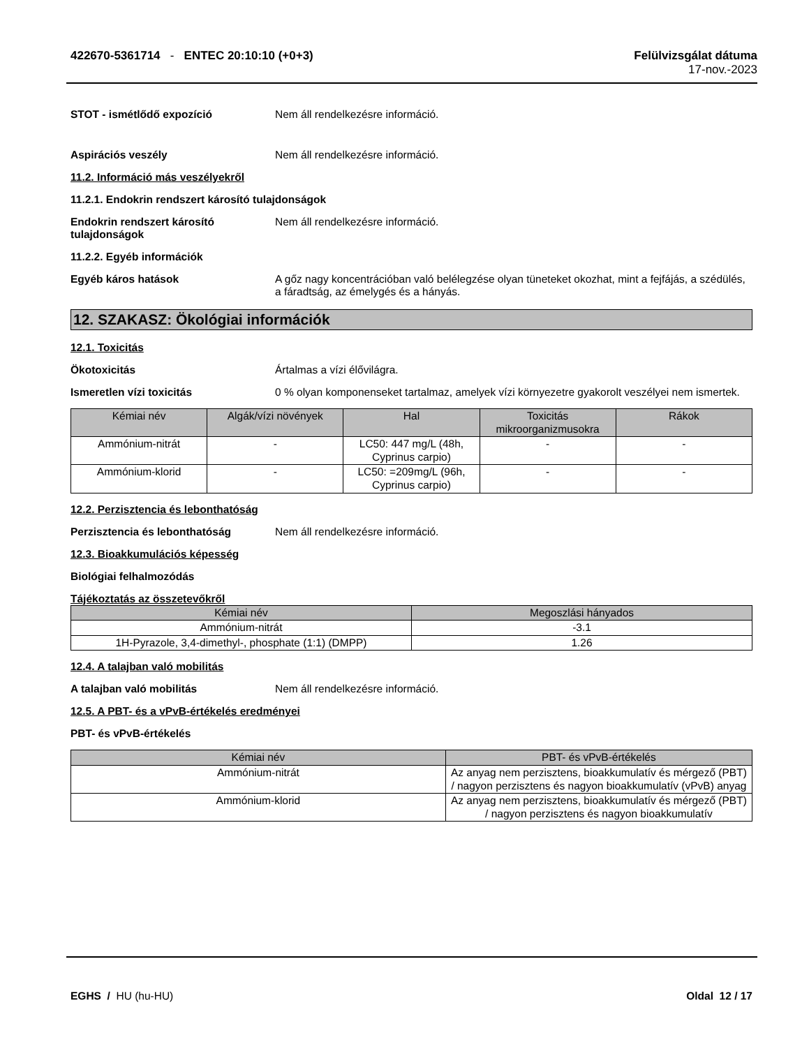422670-5361714 - ENTEC 20:10:10 (+0+3)
Felülvizsgálat dátuma
17-nov.-2023
STOT - ismétlődő expozíció Nem áll rendelkezésre információ.
Aspirációs veszély Nem áll rendelkezésre információ.
11.2. Információ más veszélyekről
11.2.1. Endokrin rendszert károsító tulajdonságok
Endokrin rendszert károsító tulajdonságok
Nem áll rendelkezésre információ.
11.2.2. Egyéb információk
Egyéb káros hatások A gőz nagy koncentrációban való belélegzése olyan tüneteket okozhat, mint a fejfájás, a szédülés, a fáradtság, az émelygés és a hányás.
12. SZAKASZ: Ökológiai információk
12.1. Toxicitás
Ökotoxicitás Ártalmas a vízi élővilágra.
Ismeretlen vízi toxicitás 0 % olyan komponenseket tartalmaz, amelyek vízi környezetre gyakorolt veszélyei nem ismertek.
| Kémiai név | Algák/vízi növények | Hal | Toxicitás mikroorganizmusokra | Rákok |
| --- | --- | --- | --- | --- |
| Ammónium-nitrát | - | LC50: 447 mg/L (48h, Cyprinus carpio) | - | - |
| Ammónium-klorid | - | LC50: =209mg/L (96h, Cyprinus carpio) | - | - |
12.2. Perzisztencia és lebonthatóság
Perzisztencia és lebonthatóság Nem áll rendelkezésre információ.
12.3. Bioakkumulációs képesség
Biológiai felhalmozódás
Tájékoztatás az összetevőkről
| Kémiai név | Megoszlási hányados |
| --- | --- |
| Ammónium-nitrát | -3.1 |
| 1H-Pyrazole, 3,4-dimethyl-, phosphate (1:1) (DMPP) | 1.26 |
12.4. A talajban való mobilitás
A talajban való mobilitás Nem áll rendelkezésre információ.
12.5. A PBT- és a vPvB-értékelés eredményei
PBT- és vPvB-értékelés
| Kémiai név | PBT- és vPvB-értékelés |
| --- | --- |
| Ammónium-nitrát | Az anyag nem perzisztens, bioakkumulatív és mérgező (PBT) / nagyon perzisztens és nagyon bioakkumulatív (vPvB) anyag |
| Ammónium-klorid | Az anyag nem perzisztens, bioakkumulatív és mérgező (PBT) / nagyon perzisztens és nagyon bioakkumulatív |
EGHS / HU (hu-HU) Oldal 12 / 17